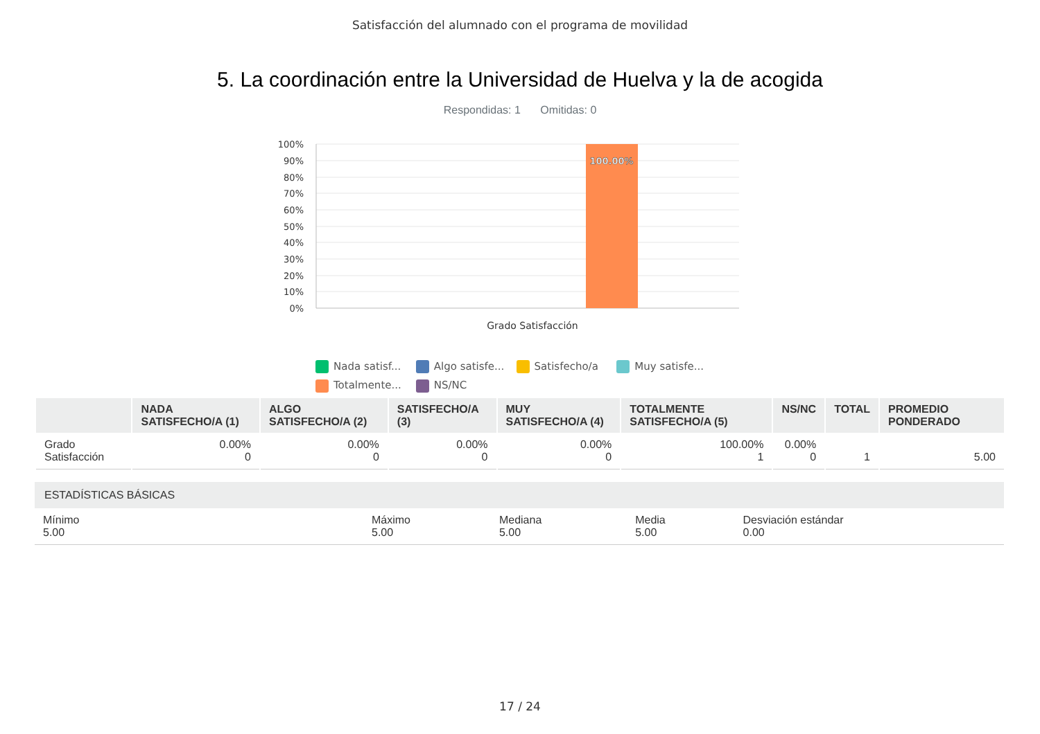Satisfacción del alumnado con el programa de movilidad
5. La coordinación entre la Universidad de Huelva y la de acogida
Respondidas: 1 Omitidas: 0
100.00%
100%
90%
80%
70%
60%
50%
40%
30%
20%
10%
0%
Grado Satisfacción
Nada satisf... Algo satisfe... Satisfecho/a Muy satisfe... Totalmente... NS/NC
| | NADA SATISFECHO/A (1) | ALGO SATISFECHO/A (2) | SATISFECHO/A (3) | MUY SATISFECHO/A (4) | TOTALMENTE SATISFECHO/A (5) | NS/NC | TOTAL | PROMEDIO PONDERADO |
| --- | --- | --- | --- | --- | --- | --- | --- | --- |
| Grado Satisfacción | 0.00% 0 | 0.00% 0 | 0.00% 0 | 0.00% 0 | 100.00% 1 | 0.00% 0 | 1 | 5.00 |
| ESTADÍSTICAS BÁSICAS | | | | |
| --- | --- | --- | --- | --- |
| Mínimo 5.00 | Máximo 5.00 | Mediana 5.00 | Media 5.00 | Desviación estándar 0.00 |
17 / 24